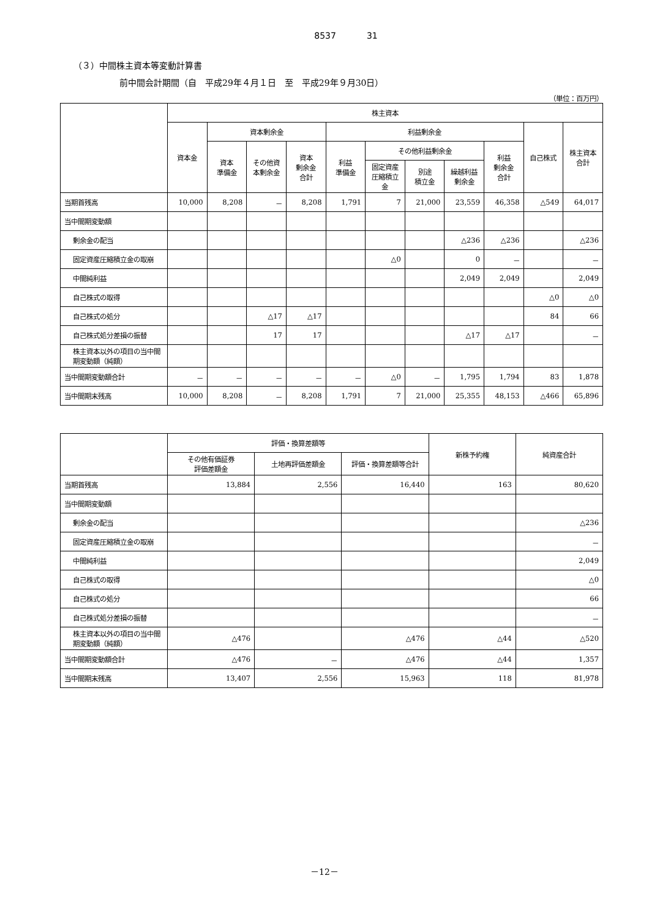8537 31
（３）中間株主資本等変動計算書
前中間会計期間（自　平成29年４月１日　至　平成29年９月30日）
（単位：百万円）
| | 株主資本 | | | | | | | | | | |
| --- | --- | --- | --- | --- | --- | --- | --- | --- | --- | --- | --- |
| | 資本金 | 資本剰余金 | | | 利益剰余金 | | | | | 自己株式 | 株主資本合計 |
| | | 資本 準備金 | その他資本剰余金 | 資本 剰余金 合計 | 利益 準備金 | その他利益剰余金 | | | 利益 剰余金 合計 | | |
| | | | | | | 固定資産圧縮積立金 | 別途 積立金 | 繰越利益剰余金 | | | |
| 当期首残高 | 10,000 | 8,208 | － | 8,208 | 1,791 | 7 | 21,000 | 23,559 | 46,358 | △549 | 64,017 |
| 当中間期変動額 | | | | | | | | | | | |
| 剰余金の配当 | | | | | | | | △236 | △236 | | △236 |
| 固定資産圧縮積立金の取崩 | | | | | | △0 | | 0 | － | | － |
| 中間純利益 | | | | | | | | 2,049 | 2,049 | | 2,049 |
| 自己株式の取得 | | | | | | | | | | △0 | △0 |
| 自己株式の処分 | | | △17 | △17 | | | | | | 84 | 66 |
| 自己株式処分差損の振替 | | | 17 | 17 | | | | △17 | △17 | | － |
| 株主資本以外の項目の当中間期変動額（純額） | | | | | | | | | | | |
| 当中間期変動額合計 | － | － | － | － | － | △0 | － | 1,795 | 1,794 | 83 | 1,878 |
| 当中間期末残高 | 10,000 | 8,208 | － | 8,208 | 1,791 | 7 | 21,000 | 25,355 | 48,153 | △466 | 65,896 |
| | 評価・換算差額等 | | | 新株予約権 | 純資産合計 |
| --- | --- | --- | --- | --- | --- |
| | その他有価証券 評価差額金 | 土地再評価差額金 | 評価・換算差額等合計 | | |
| 当期首残高 | 13,884 | 2,556 | 16,440 | 163 | 80,620 |
| 当中間期変動額 | | | | | |
| 剰余金の配当 | | | | | △236 |
| 固定資産圧縮積立金の取崩 | | | | | － |
| 中間純利益 | | | | | 2,049 |
| 自己株式の取得 | | | | | △0 |
| 自己株式の処分 | | | | | 66 |
| 自己株式処分差損の振替 | | | | | － |
| 株主資本以外の項目の当中間期変動額（純額） | △476 | | △476 | △44 | △520 |
| 当中間期変動額合計 | △476 | － | △476 | △44 | 1,357 |
| 当中間期末残高 | 13,407 | 2,556 | 15,963 | 118 | 81,978 |
－12－